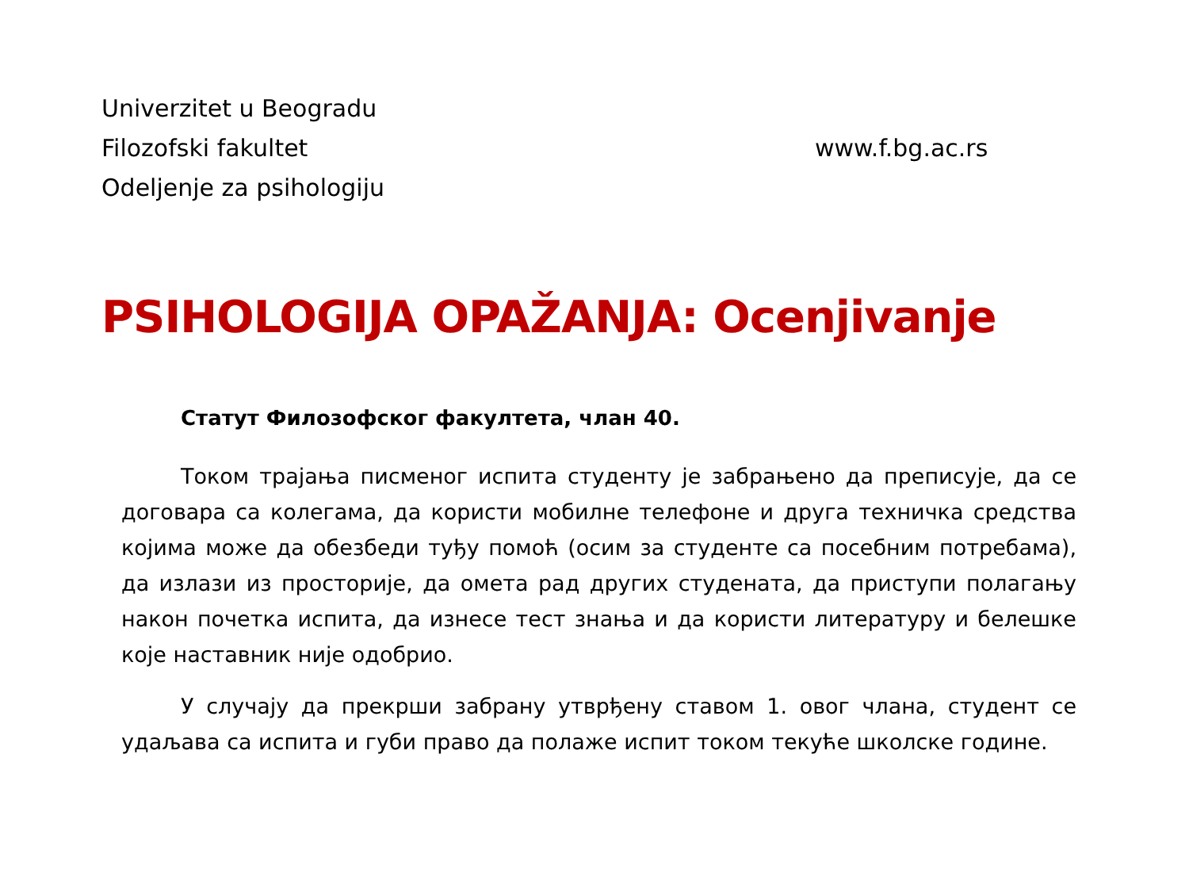Univerzitet u Beogradu
Filozofski fakultet
Odeljenje za psihologiju
www.f.bg.ac.rs
PSIHOLOGIJA OPAŽANJA: Ocenjivanje
Статут Филозофског факултета, члан 40.
Током трајања писменог испита студенту је забрањено да преписује, да се договара са колегама, да користи мобилне телефоне и друга техничка средства којима може да обезбеди туђу помоћ (осим за студенте са посебним потребама), да излази из просторије, да омета рад других студената, да приступи полагању након почетка испита, да изнесе тест знања и да користи литературу и белешке које наставник није одобрио.
У случају да прекрши забрану утврђену ставом 1. овог члана, студент се удаљава са испита и губи право да полаже испит током текуће школске године.